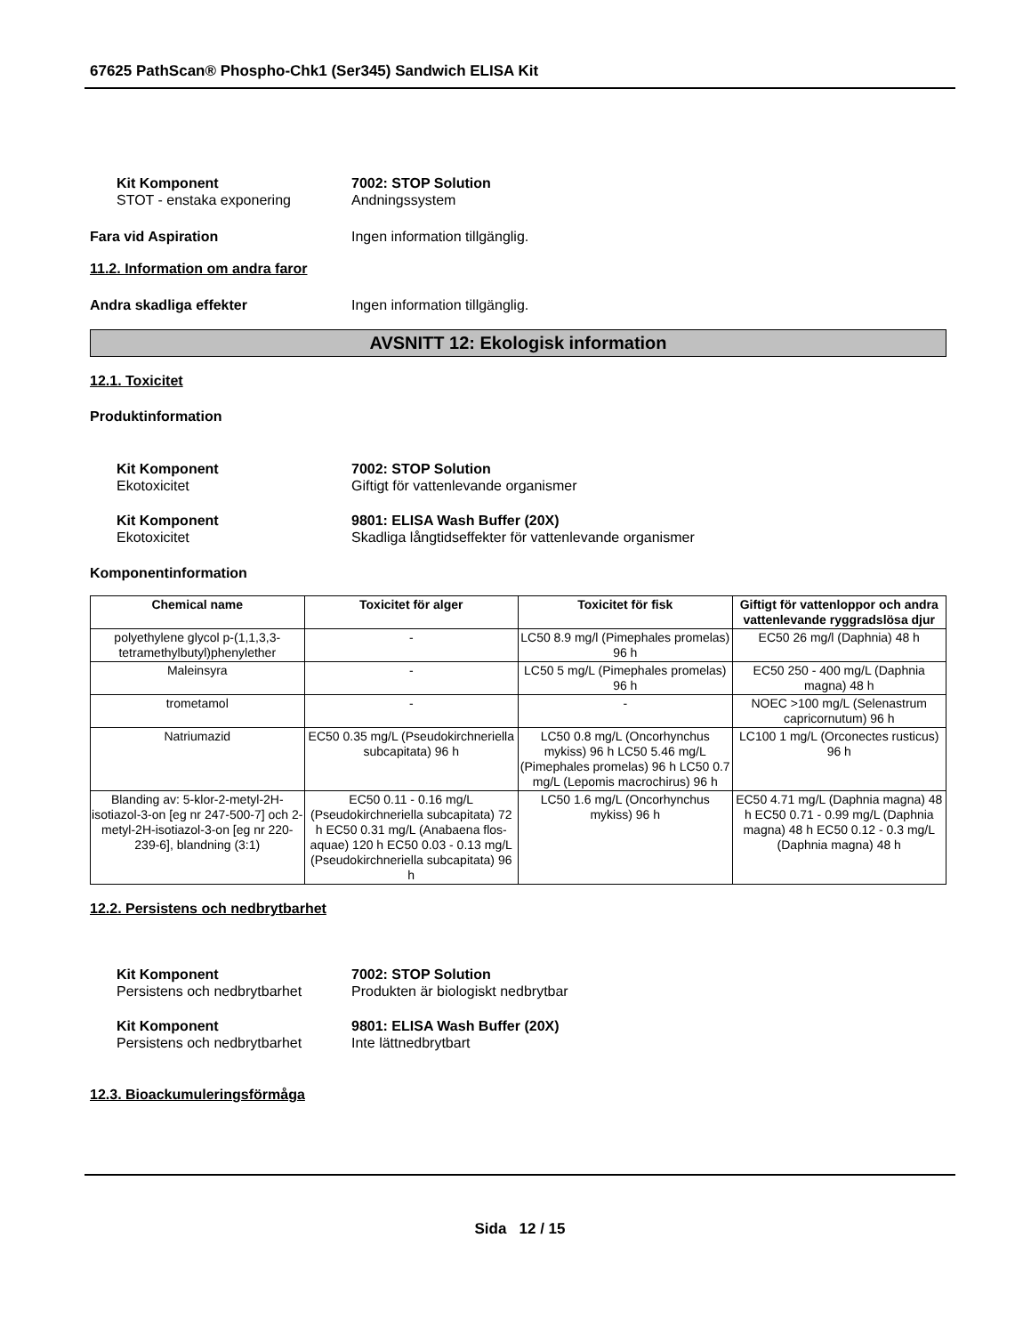67625 PathScan® Phospho-Chk1 (Ser345) Sandwich ELISA Kit
Kit Komponent 7002: STOP Solution
STOT - enstaka exponering Andningssystem
Fara vid Aspiration Ingen information tillgänglig.
11.2. Information om andra faror
Andra skadliga effekter Ingen information tillgänglig.
AVSNITT 12: Ekologisk information
12.1. Toxicitet
Produktinformation
Kit Komponent 7002: STOP Solution
Ekotoxicitet Giftigt för vattenlevande organismer
Kit Komponent 9801: ELISA Wash Buffer (20X)
Ekotoxicitet Skadliga långtidseffekter för vattenlevande organismer
Komponentinformation
| Chemical name | Toxicitet för alger | Toxicitet för fisk | Giftigt för vattenloppor och andra vattenlevande ryggradslösa djur |
| --- | --- | --- | --- |
| polyethylene glycol p-(1,1,3,3-tetramethylbutyl)phenylether | - | LC50 8.9 mg/l (Pimephales promelas) 96 h | EC50 26 mg/l (Daphnia) 48 h |
| Maleinsyra | - | LC50 5 mg/L (Pimephales promelas) 96 h | EC50 250 - 400 mg/L (Daphnia magna) 48 h |
| trometamol | - | - | NOEC >100 mg/L (Selenastrum capricornutum) 96 h |
| Natriumazid | EC50 0.35 mg/L (Pseudokirchneriella subcapitata) 96 h | LC50 0.8 mg/L (Oncorhynchus mykiss) 96 h LC50 5.46 mg/L (Pimephales promelas) 96 h LC50 0.7 mg/L (Lepomis macrochirus) 96 h | LC100 1 mg/L (Orconectes rusticus) 96 h |
| Blanding av: 5-klor-2-metyl-2H-isotiazol-3-on [eg nr 247-500-7] och 2-metyl-2H-isotiazol-3-on [eg nr 220-239-6], blandning (3:1) | EC50 0.11 - 0.16 mg/L (Pseudokirchneriella subcapitata) 72 h EC50 0.31 mg/L (Anabaena flos-aquae) 120 h EC50 0.03 - 0.13 mg/L (Pseudokirchneriella subcapitata) 96 h | LC50 1.6 mg/L (Oncorhynchus mykiss) 96 h | EC50 4.71 mg/L (Daphnia magna) 48 h EC50 0.71 - 0.99 mg/L (Daphnia magna) 48 h EC50 0.12 - 0.3 mg/L (Daphnia magna) 48 h |
12.2. Persistens och nedbrytbarhet
Kit Komponent 7002: STOP Solution
Persistens och nedbrytbarhet
Produkten är biologiskt nedbrytbar
Kit Komponent 9801: ELISA Wash Buffer (20X)
Persistens och nedbrytbarhet
Inte lättnedbrytbart
12.3. Bioackumuleringsförmåga
Sida 12 / 15